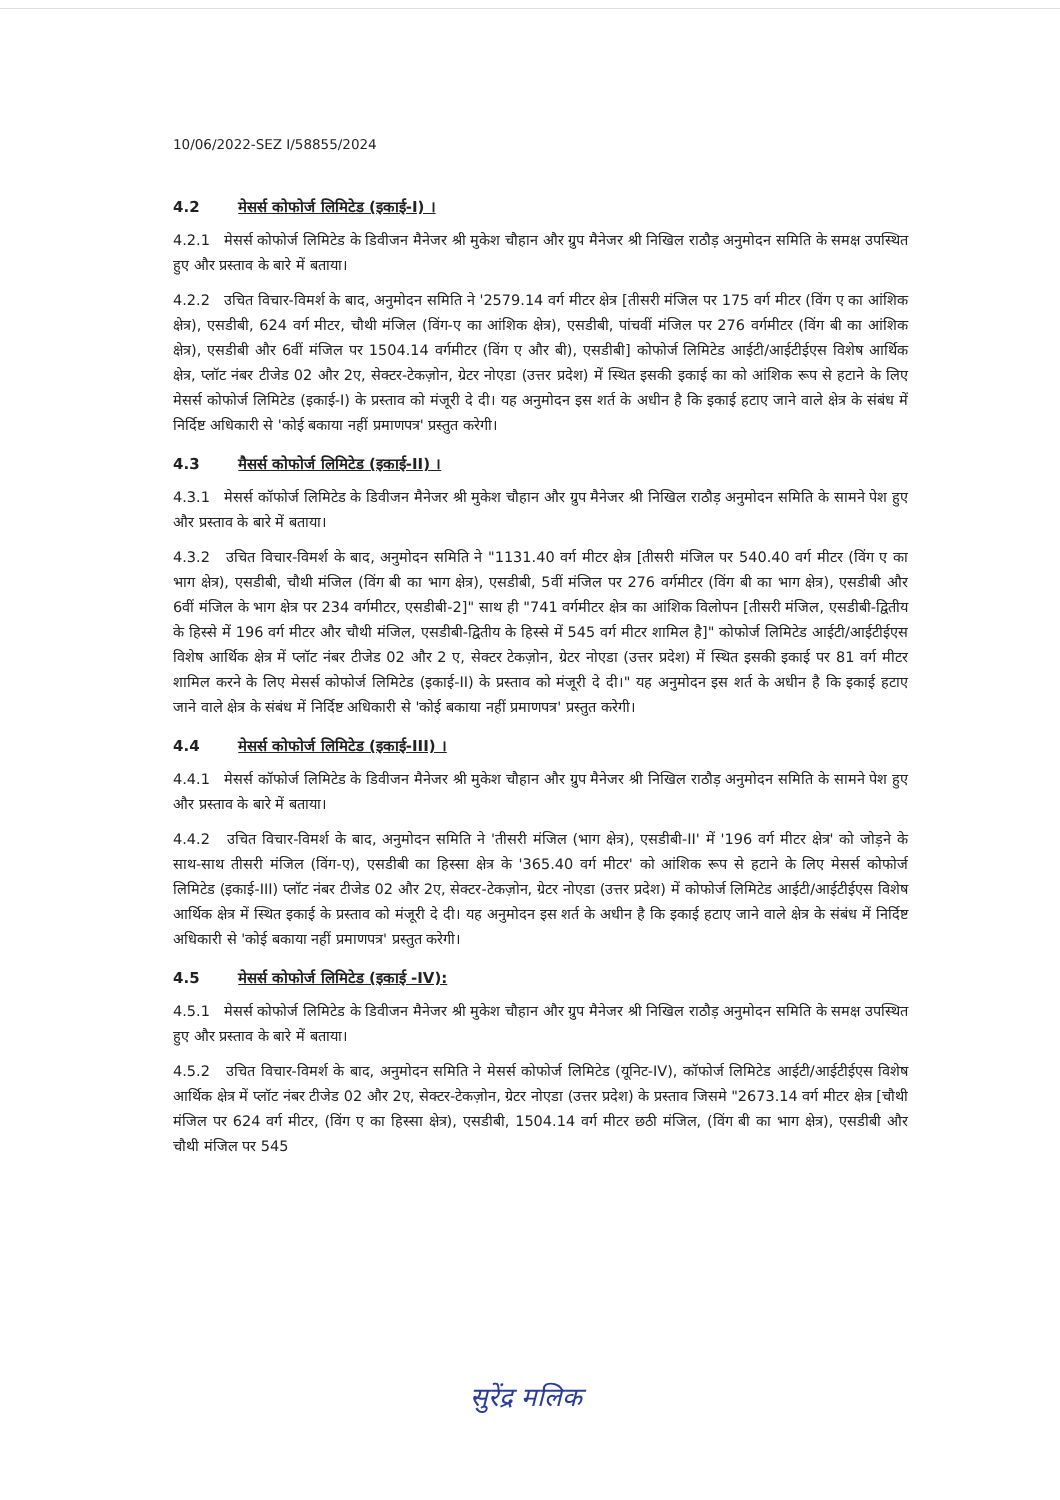10/06/2022-SEZ I/58855/2024
4.2 मेसर्स कोफोर्ज लिमिटेड (इकाई-I) ।
4.2.1 मेसर्स कोफोर्ज लिमिटेड के डिवीजन मैनेजर श्री मुकेश चौहान और ग्रुप मैनेजर श्री निखिल राठौड़ अनुमोदन समिति के समक्ष उपस्थित हुए और प्रस्ताव के बारे में बताया।
4.2.2 उचित विचार-विमर्श के बाद, अनुमोदन समिति ने '2579.14 वर्ग मीटर क्षेत्र [तीसरी मंजिल पर 175 वर्ग मीटर (विंग ए का आंशिक क्षेत्र), एसडीबी, 624 वर्ग मीटर, चौथी मंजिल (विंग-ए का आंशिक क्षेत्र), एसडीबी, पांचवीं मंजिल पर 276 वर्गमीटर (विंग बी का आंशिक क्षेत्र), एसडीबी और 6वीं मंजिल पर 1504.14 वर्गमीटर (विंग ए और बी), एसडीबी] कोफोर्ज लिमिटेड आईटी/आईटीईएस विशेष आर्थिक क्षेत्र, प्लॉट नंबर टीजेड 02 और 2ए, सेक्टर-टेकज़ोन, ग्रेटर नोएडा (उत्तर प्रदेश) में स्थित इसकी इकाई का को आंशिक रूप से हटाने के लिए मेसर्स कोफोर्ज लिमिटेड (इकाई-I) के प्रस्ताव को मंजूरी दे दी। यह अनुमोदन इस शर्त के अधीन है कि इकाई हटाए जाने वाले क्षेत्र के संबंध में निर्दिष्ट अधिकारी से 'कोई बकाया नहीं प्रमाणपत्र' प्रस्तुत करेगी।
4.3 मैसर्स कोफोर्ज लिमिटेड (इकाई-II) ।
4.3.1 मेसर्स कॉफोर्ज लिमिटेड के डिवीजन मैनेजर श्री मुकेश चौहान और ग्रुप मैनेजर श्री निखिल राठौड़ अनुमोदन समिति के सामने पेश हुए और प्रस्ताव के बारे में बताया।
4.3.2 उचित विचार-विमर्श के बाद, अनुमोदन समिति ने "1131.40 वर्ग मीटर क्षेत्र [तीसरी मंजिल पर 540.40 वर्ग मीटर (विंग ए का भाग क्षेत्र), एसडीबी, चौथी मंजिल (विंग बी का भाग क्षेत्र), एसडीबी, 5वीं मंजिल पर 276 वर्गमीटर (विंग बी का भाग क्षेत्र), एसडीबी और 6वीं मंजिल के भाग क्षेत्र पर 234 वर्गमीटर, एसडीबी-2]" साथ ही "741 वर्गमीटर क्षेत्र का आंशिक विलोपन [तीसरी मंजिल, एसडीबी-द्वितीय के हिस्से में 196 वर्ग मीटर और चौथी मंजिल, एसडीबी-द्वितीय के हिस्से में 545 वर्ग मीटर शामिल है]" कोफोर्ज लिमिटेड आईटी/आईटीईएस विशेष आर्थिक क्षेत्र में प्लॉट नंबर टीजेड 02 और 2 ए, सेक्टर टेकज़ोन, ग्रेटर नोएडा (उत्तर प्रदेश) में स्थित इसकी इकाई पर 81 वर्ग मीटर शामिल करने के लिए मेसर्स कोफोर्ज लिमिटेड (इकाई-II) के प्रस्ताव को मंजूरी दे दी।" यह अनुमोदन इस शर्त के अधीन है कि इकाई हटाए जाने वाले क्षेत्र के संबंध में निर्दिष्ट अधिकारी से 'कोई बकाया नहीं प्रमाणपत्र' प्रस्तुत करेगी।
4.4 मेसर्स कोफोर्ज लिमिटेड (इकाई-III) ।
4.4.1 मेसर्स कॉफोर्ज लिमिटेड के डिवीजन मैनेजर श्री मुकेश चौहान और ग्रुप मैनेजर श्री निखिल राठौड़ अनुमोदन समिति के सामने पेश हुए और प्रस्ताव के बारे में बताया।
4.4.2 उचित विचार-विमर्श के बाद, अनुमोदन समिति ने 'तीसरी मंजिल (भाग क्षेत्र), एसडीबी-II' में '196 वर्ग मीटर क्षेत्र' को जोड़ने के साथ-साथ तीसरी मंजिल (विंग-ए), एसडीबी का हिस्सा क्षेत्र के '365.40 वर्ग मीटर' को आंशिक रूप से हटाने के लिए मेसर्स कोफोर्ज लिमिटेड (इकाई-III) प्लॉट नंबर टीजेड 02 और 2ए, सेक्टर-टेकज़ोन, ग्रेटर नोएडा (उत्तर प्रदेश) में कोफोर्ज लिमिटेड आईटी/आईटीईएस विशेष आर्थिक क्षेत्र में स्थित इकाई के प्रस्ताव को मंजूरी दे दी। यह अनुमोदन इस शर्त के अधीन है कि इकाई हटाए जाने वाले क्षेत्र के संबंध में निर्दिष्ट अधिकारी से 'कोई बकाया नहीं प्रमाणपत्र' प्रस्तुत करेगी।
4.5 मेसर्स कोफोर्ज लिमिटेड (इकाई -IV):
4.5.1 मेसर्स कोफोर्ज लिमिटेड के डिवीजन मैनेजर श्री मुकेश चौहान और ग्रुप मैनेजर श्री निखिल राठौड़ अनुमोदन समिति के समक्ष उपस्थित हुए और प्रस्ताव के बारे में बताया।
4.5.2 उचित विचार-विमर्श के बाद, अनुमोदन समिति ने मेसर्स कोफोर्ज लिमिटेड (यूनिट-IV), कॉफोर्ज लिमिटेड आईटी/आईटीईएस विशेष आर्थिक क्षेत्र में प्लॉट नंबर टीजेड 02 और 2ए, सेक्टर-टेकज़ोन, ग्रेटर नोएडा (उत्तर प्रदेश) के प्रस्ताव जिसमे "2673.14 वर्ग मीटर क्षेत्र [चौथी मंजिल पर 624 वर्ग मीटर, (विंग ए का हिस्सा क्षेत्र), एसडीबी, 1504.14 वर्ग मीटर छठी मंजिल, (विंग बी का भाग क्षेत्र), एसडीबी और चौथी मंजिल पर 545
सुरेंद्र मलिक